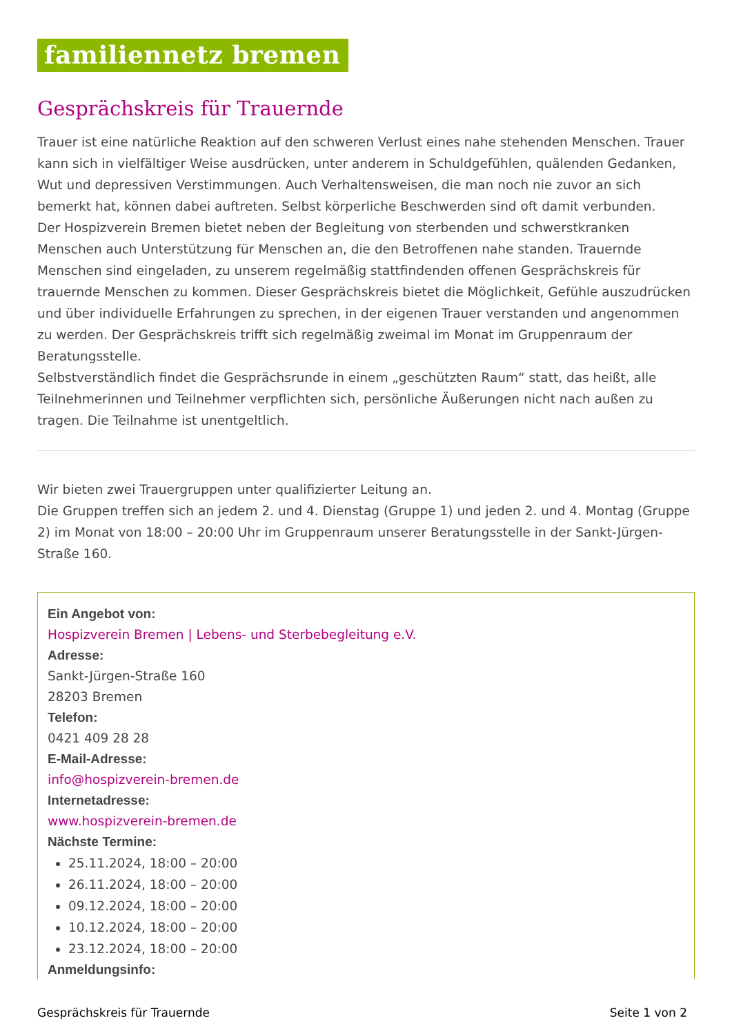familiennetz bremen
Gesprächskreis für Trauernde
Trauer ist eine natürliche Reaktion auf den schweren Verlust eines nahe stehenden Menschen. Trauer kann sich in vielfältiger Weise ausdrücken, unter anderem in Schuldgefühlen, quälenden Gedanken, Wut und depressiven Verstimmungen. Auch Verhaltensweisen, die man noch nie zuvor an sich bemerkt hat, können dabei auftreten. Selbst körperliche Beschwerden sind oft damit verbunden.
Der Hospizverein Bremen bietet neben der Begleitung von sterbenden und schwerstkranken Menschen auch Unterstützung für Menschen an, die den Betroffenen nahe standen. Trauernde Menschen sind eingeladen, zu unserem regelmäßig stattfindenden offenen Gesprächskreis für trauernde Menschen zu kommen. Dieser Gesprächskreis bietet die Möglichkeit, Gefühle auszudrücken und über individuelle Erfahrungen zu sprechen, in der eigenen Trauer verstanden und angenommen zu werden. Der Gesprächskreis trifft sich regelmäßig zweimal im Monat im Gruppenraum der Beratungsstelle.
Selbstverständlich findet die Gesprächsrunde in einem „geschützten Raum“ statt, das heißt, alle Teilnehmerinnen und Teilnehmer verpflichten sich, persönliche Äußerungen nicht nach außen zu tragen. Die Teilnahme ist unentgeltlich.
Wir bieten zwei Trauergruppen unter qualifizierter Leitung an.
Die Gruppen treffen sich an jedem 2. und 4. Dienstag (Gruppe 1) und jeden 2. und 4. Montag (Gruppe 2) im Monat von 18:00 – 20:00 Uhr im Gruppenraum unserer Beratungsstelle in der Sankt-Jürgen-Straße 160.
Ein Angebot von:
Hospizverein Bremen | Lebens- und Sterbebegleitung e.V.
Adresse:
Sankt-Jürgen-Straße 160
28203 Bremen
Telefon:
0421 409 28 28
E-Mail-Adresse:
info@hospizverein-bremen.de
Internetadresse:
www.hospizverein-bremen.de
Nächste Termine:
25.11.2024, 18:00 – 20:00
26.11.2024, 18:00 – 20:00
09.12.2024, 18:00 – 20:00
10.12.2024, 18:00 – 20:00
23.12.2024, 18:00 – 20:00
Anmeldungsinfo:
Gesprächskreis für Trauernde Seite 1 von 2